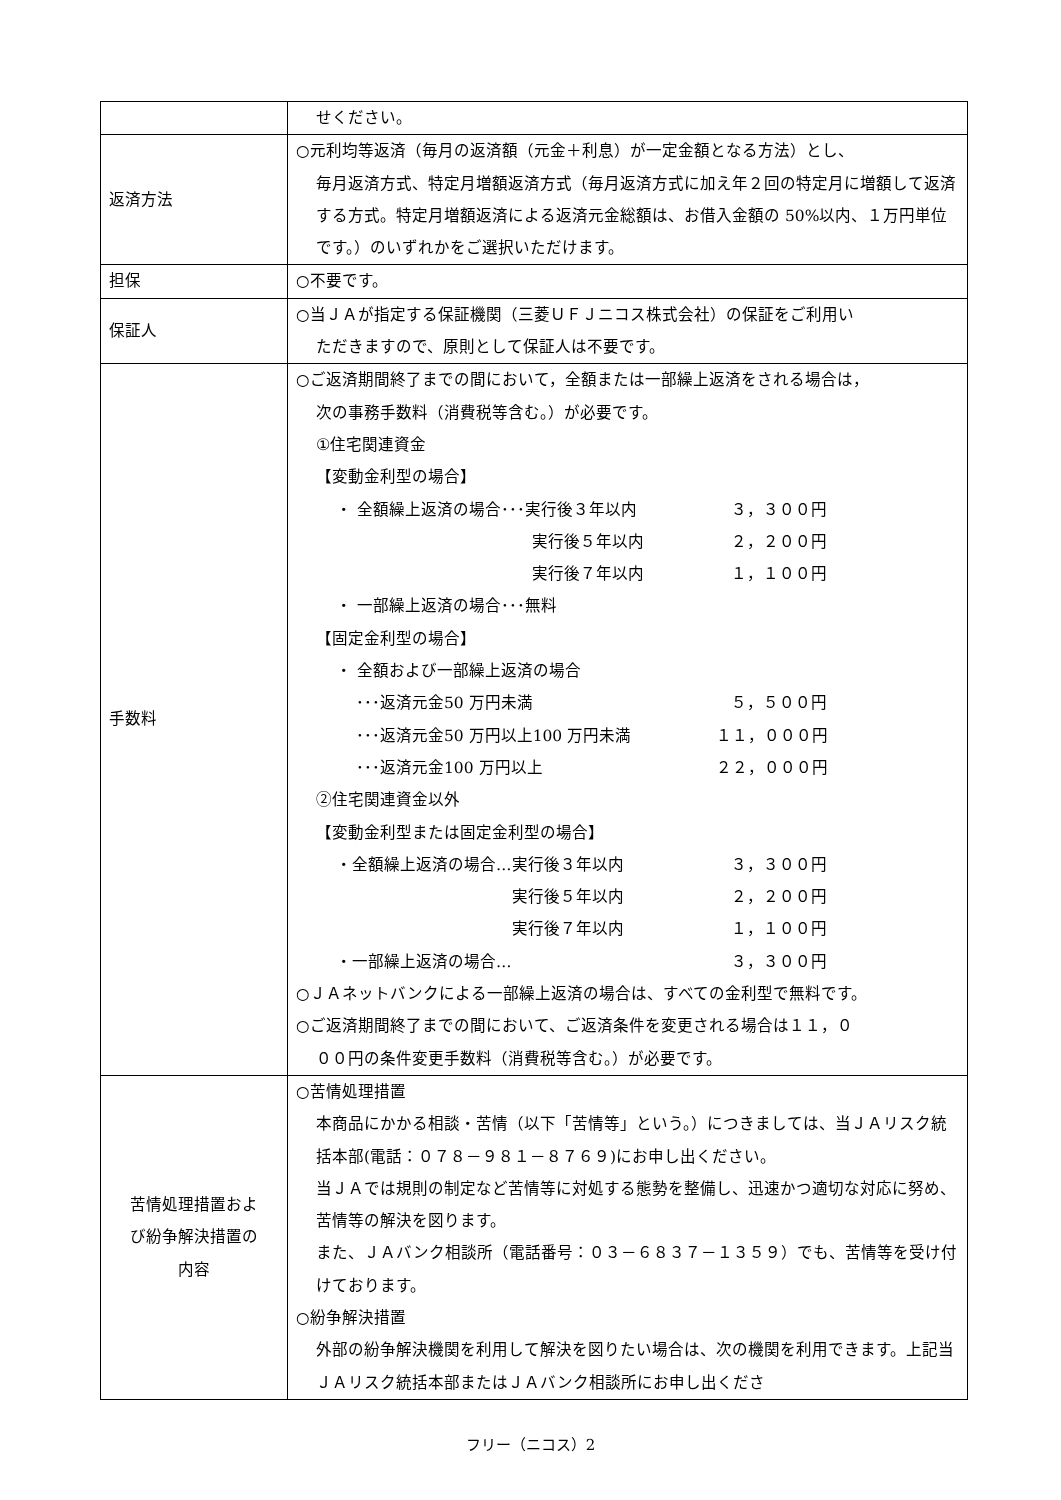| | せください。 |
| 返済方法 | ○元利均等返済（毎月の返済額（元金＋利息）が一定金額となる方法）とし、 毎月返済方式、特定月増額返済方式（毎月返済方式に加え年２回の特定月に増額して返済する方式。特定月増額返済による返済元金総額は、お借入金額の 50%以内、１万円単位です。）のいずれかをご選択いただけます。 |
| 担保 | ○不要です。 |
| 保証人 | ○当ＪＡが指定する保証機関（三菱ＵＦＪニコス株式会社）の保証をご利用い ただきますので、原則として保証人は不要です。 |
| 手数料 | ○ご返済期間終了までの間において，全額または一部繰上返済をされる場合は， 次の事務手数料（消費税等含む。）が必要です。 ①住宅関連資金 【変動金利型の場合】 ・ 全額繰上返済の場合･･･実行後３年以内 ３，３００円 実行後５年以内 ２，２００円 実行後７年以内 １，１００円 ・ 一部繰上返済の場合･･･無料 【固定金利型の場合】 ・ 全額および一部繰上返済の場合 ･･･返済元金50 万円未満 ５，５００円 ･･･返済元金50 万円以上100 万円未満 １１，０００円 ･･･返済元金100 万円以上 ２２，０００円 ②住宅関連資金以外 【変動金利型または固定金利型の場合】 ・全額繰上返済の場合…実行後３年以内 ３，３００円 実行後５年以内 ２，２００円 実行後７年以内 １，１００円 ・一部繰上返済の場合… ３，３００円 ○ＪＡネットバンクによる一部繰上返済の場合は、すべての金利型で無料です。 ○ご返済期間終了までの間において、ご返済条件を変更される場合は１１，０ ００円の条件変更手数料（消費税等含む。）が必要です。 |
| 苦情処理措置およ び紛争解決措置の 内容 | ○苦情処理措置 本商品にかかる相談・苦情（以下「苦情等」という。）につきましては、当ＪＡリスク統括本部(電話：０７８－９８１－８７６９)にお申し出ください。 当ＪＡでは規則の制定など苦情等に対処する態勢を整備し、迅速かつ適切な対応に努め、苦情等の解決を図ります。 また、ＪＡバンク相談所（電話番号：０３－６８３７－１３５９）でも、苦情等を受け付けております。 ○紛争解決措置 外部の紛争解決機関を利用して解決を図りたい場合は、次の機関を利用できます。上記当ＪＡリスク統括本部またはＪＡバンク相談所にお申し出くださ |
フリー（ニコス）2